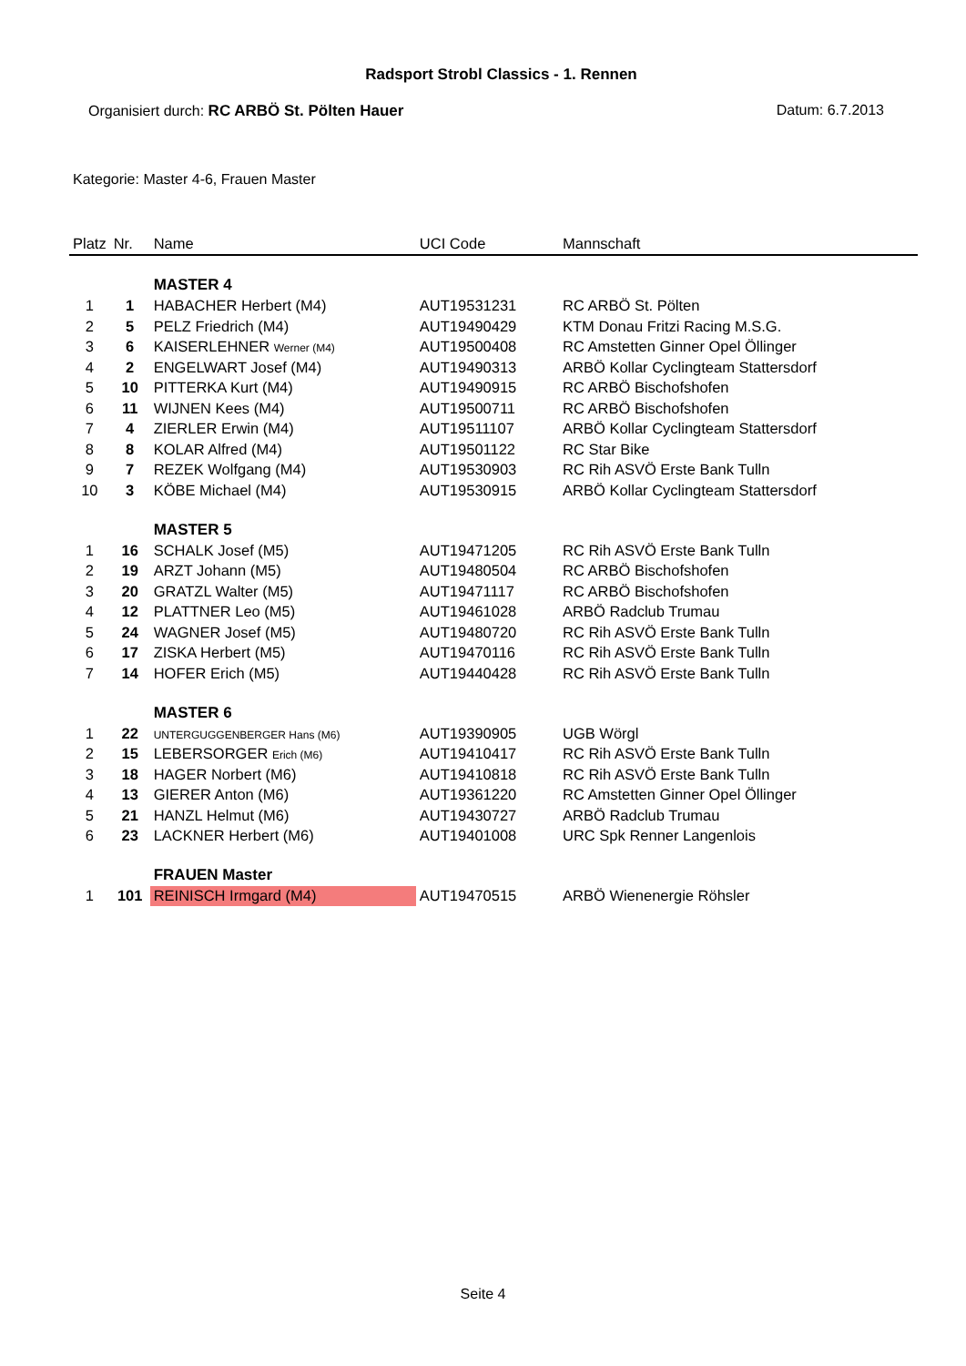Radsport Strobl Classics - 1. Rennen
Organisiert durch: RC ARBÖ St. Pölten Hauer Datum: 6.7.2013
Kategorie: Master 4-6, Frauen Master
| Platz | Nr. | Name | UCI Code | Mannschaft |
| --- | --- | --- | --- | --- |
| | | MASTER 4 | | |
| 1 | 1 | HABACHER Herbert (M4) | AUT19531231 | RC ARBÖ St. Pölten |
| 2 | 5 | PELZ Friedrich (M4) | AUT19490429 | KTM Donau Fritzi Racing M.S.G. |
| 3 | 6 | KAISERLEHNER Werner (M4) | AUT19500408 | RC Amstetten Ginner Opel Öllinger |
| 4 | 2 | ENGELWART Josef (M4) | AUT19490313 | ARBÖ Kollar Cyclingteam Stattersdorf |
| 5 | 10 | PITTERKA Kurt (M4) | AUT19490915 | RC ARBÖ Bischofshofen |
| 6 | 11 | WIJNEN Kees (M4) | AUT19500711 | RC ARBÖ Bischofshofen |
| 7 | 4 | ZIERLER Erwin (M4) | AUT19511107 | ARBÖ Kollar Cyclingteam Stattersdorf |
| 8 | 8 | KOLAR Alfred (M4) | AUT19501122 | RC Star Bike |
| 9 | 7 | REZEK Wolfgang (M4) | AUT19530903 | RC Rih ASVÖ Erste Bank Tulln |
| 10 | 3 | KÖBE Michael (M4) | AUT19530915 | ARBÖ Kollar Cyclingteam Stattersdorf |
| | | MASTER 5 | | |
| 1 | 16 | SCHALK Josef (M5) | AUT19471205 | RC Rih ASVÖ Erste Bank Tulln |
| 2 | 19 | ARZT Johann (M5) | AUT19480504 | RC ARBÖ Bischofshofen |
| 3 | 20 | GRATZL Walter (M5) | AUT19471117 | RC ARBÖ Bischofshofen |
| 4 | 12 | PLATTNER Leo (M5) | AUT19461028 | ARBÖ Radclub Trumau |
| 5 | 24 | WAGNER Josef (M5) | AUT19480720 | RC Rih ASVÖ Erste Bank Tulln |
| 6 | 17 | ZISKA Herbert (M5) | AUT19470116 | RC Rih ASVÖ Erste Bank Tulln |
| 7 | 14 | HOFER Erich (M5) | AUT19440428 | RC Rih ASVÖ Erste Bank Tulln |
| | | MASTER 6 | | |
| 1 | 22 | UNTERGUGGENBERGER Hans (M6) | AUT19390905 | UGB Wörgl |
| 2 | 15 | LEBERSORGER Erich (M6) | AUT19410417 | RC Rih ASVÖ Erste Bank Tulln |
| 3 | 18 | HAGER Norbert (M6) | AUT19410818 | RC Rih ASVÖ Erste Bank Tulln |
| 4 | 13 | GIERER Anton (M6) | AUT19361220 | RC Amstetten Ginner Opel Öllinger |
| 5 | 21 | HANZL Helmut (M6) | AUT19430727 | ARBÖ Radclub Trumau |
| 6 | 23 | LACKNER Herbert (M6) | AUT19401008 | URC Spk Renner Langenlois |
| | | FRAUEN Master | | |
| 1 | 101 | REINISCH Irmgard (M4) | AUT19470515 | ARBÖ Wienenergie Röhsler |
Seite 4